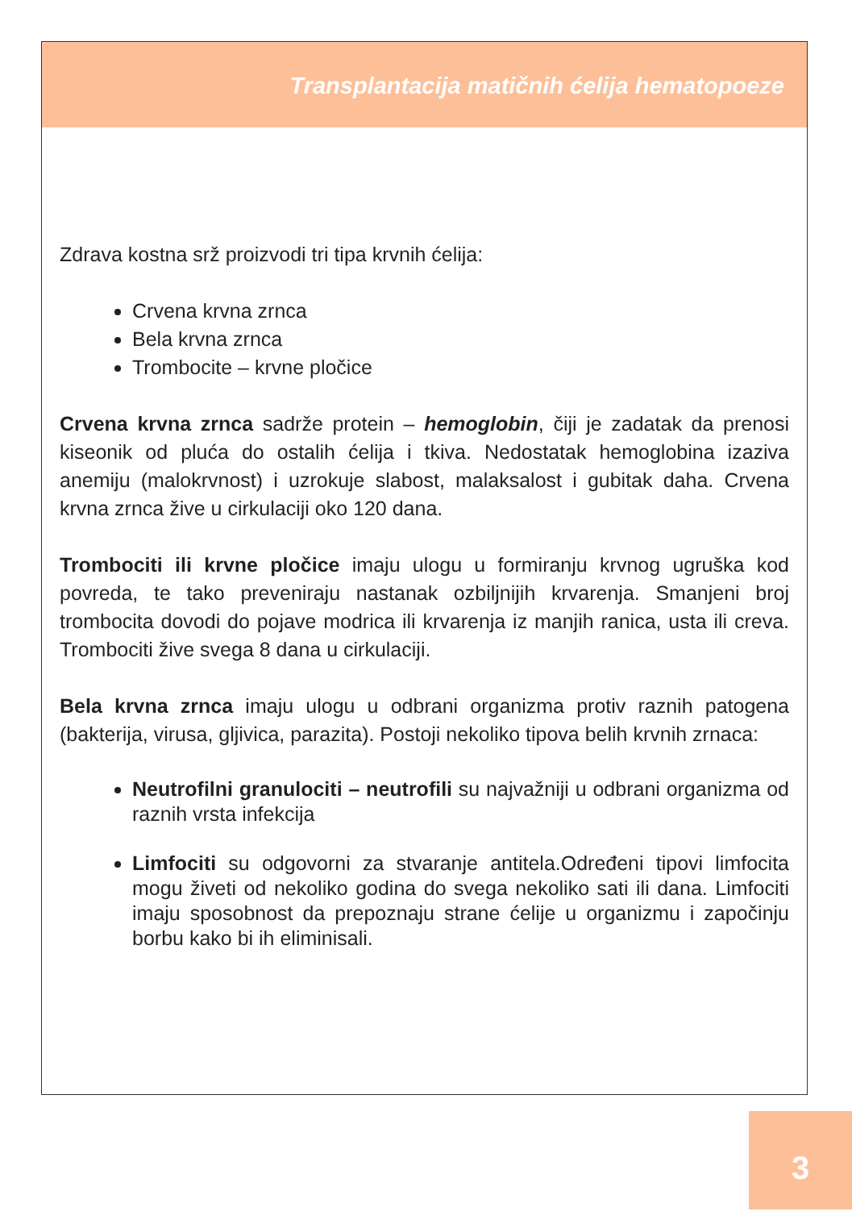Transplantacija matičnih ćelija hematopoeze
Zdrava kostna srž proizvodi tri tipa krvnih ćelija:
Crvena krvna zrnca
Bela krvna zrnca
Trombocite – krvne pločice
Crvena krvna zrnca sadrže protein – hemoglobin, čiji je zadatak da prenosi kiseonik od pluća do ostalih ćelija i tkiva. Nedostatak hemoglobina izaziva anemiju (malokrvnost) i uzrokuje slabost, malaksalost i gubitak daha. Crvena krvna zrnca žive u cirkulaciji oko 120 dana.
Trombociti ili krvne pločice imaju ulogu u formiranju krvnog ugruška kod povreda, te tako preveniraju nastanak ozbiljnijih krvarenja. Smanjeni broj trombocita dovodi do pojave modrica ili krvarenja iz manjih ranica, usta ili creva. Trombociti žive svega 8 dana u cirkulaciji.
Bela krvna zrnca imaju ulogu u odbrani organizma protiv raznih patogena (bakterija, virusa, gljivica, parazita). Postoji nekoliko tipova belih krvnih zrnaca:
Neutrofilni granulociti – neutrofili su najvažniji u odbrani organizma od raznih vrsta infekcija
Limfociti su odgovorni za stvaranje antitela.Određeni tipovi limfocita mogu živeti od nekoliko godina do svega nekoliko sati ili dana. Limfociti imaju sposobnost da prepoznaju strane ćelije u organizmu i započinju borbu kako bi ih eliminisali.
3